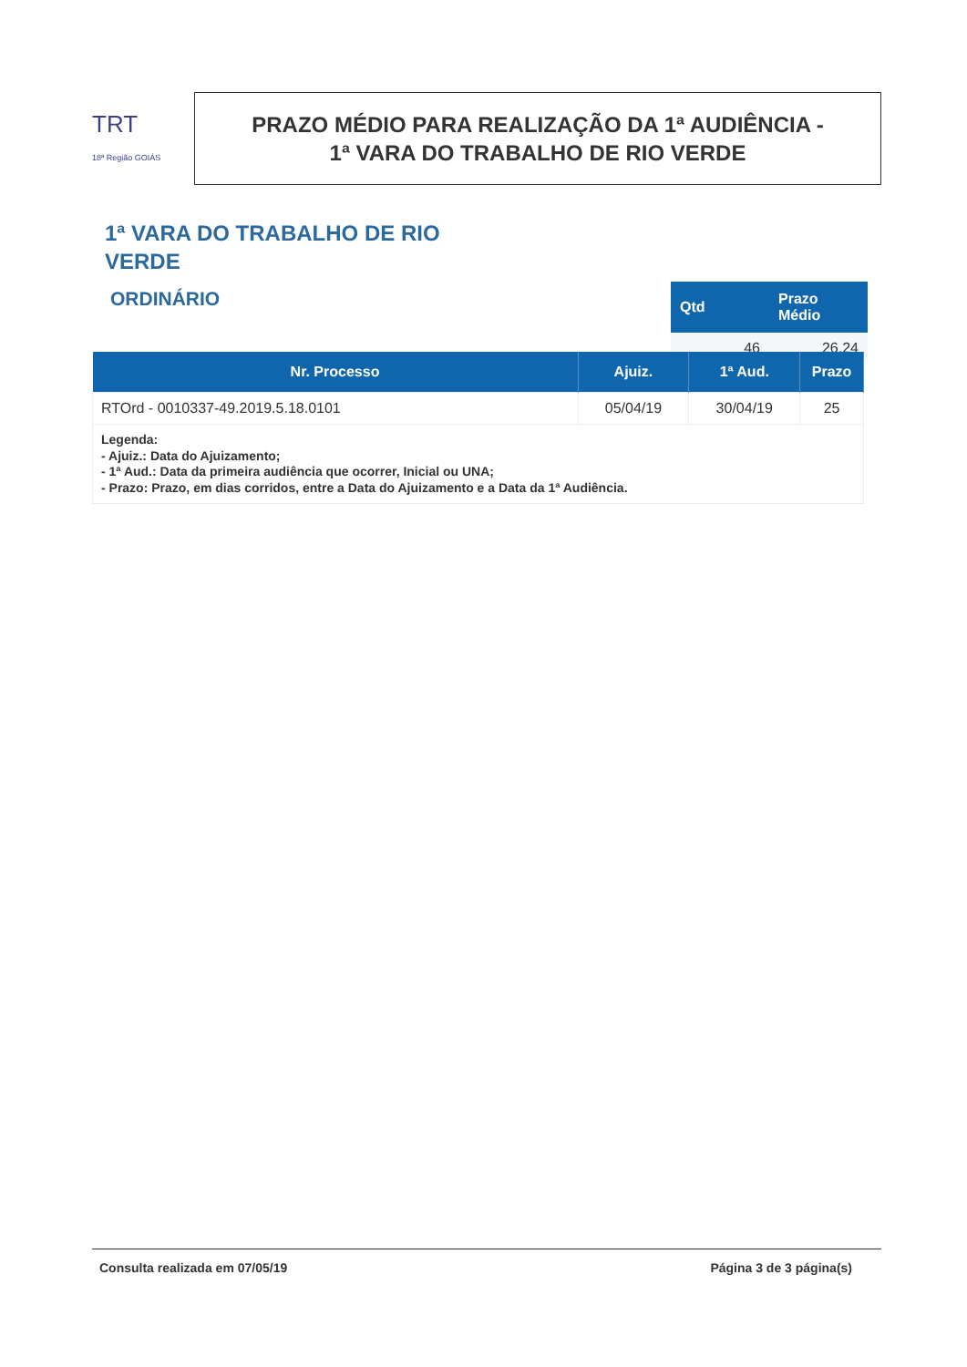TRT
18ª Região GOIÁS
PRAZO MÉDIO PARA REALIZAÇÃO DA 1ª AUDIÊNCIA -
1ª VARA DO TRABALHO DE RIO VERDE
1ª VARA DO TRABALHO DE RIO VERDE
ORDINÁRIO
| Qtd | Prazo Médio |
| --- | --- |
| 46 | 26,24 |
| Nr. Processo | Ajuiz. | 1ª Aud. | Prazo |
| --- | --- | --- | --- |
| RTOrd - 0010337-49.2019.5.18.0101 | 05/04/19 | 30/04/19 | 25 |
| Legenda: - Ajuiz.: Data do Ajuizamento; - 1ª Aud.: Data da primeira audiência que ocorrer, Inicial ou UNA; - Prazo: Prazo, em dias corridos, entre a Data do Ajuizamento e a Data da 1ª Audiência. | | | |
Consulta realizada em 07/05/19 Página 3 de 3 página(s)